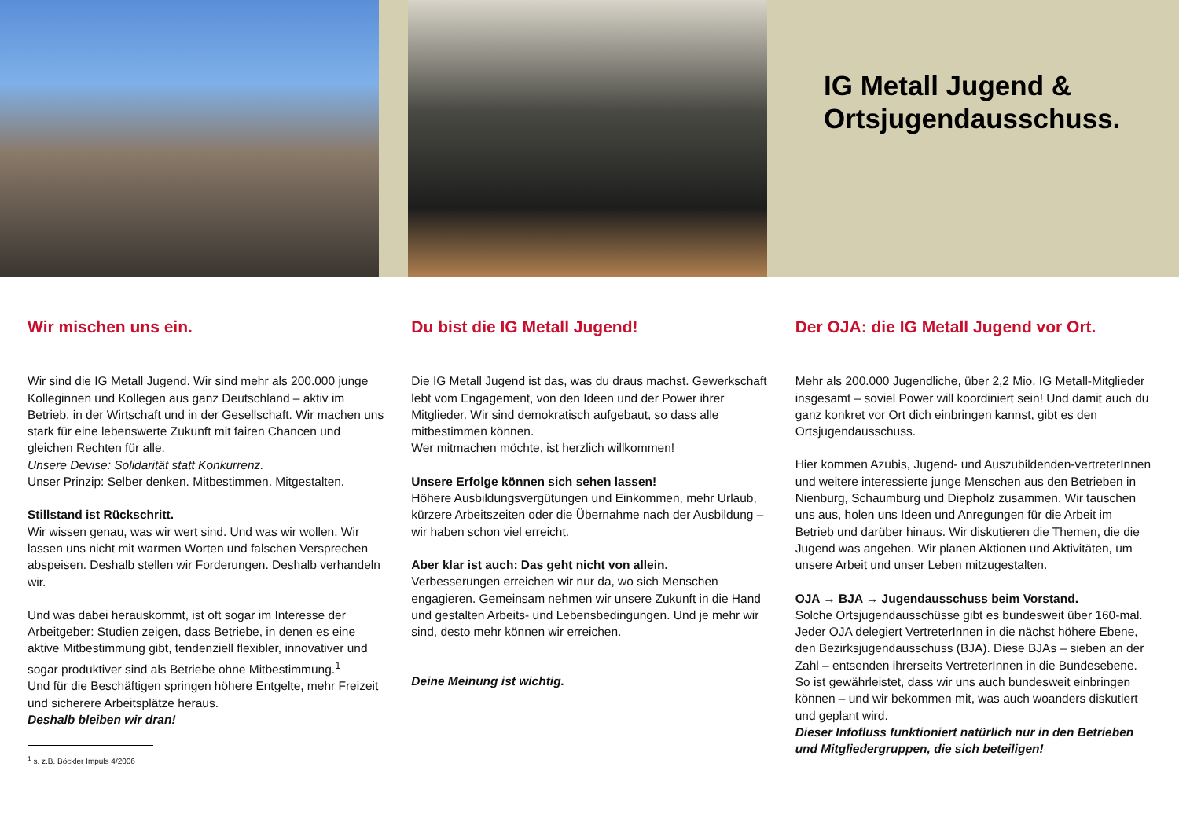IG Metall Jugend &
Ortsjugendausschuss.
Wir mischen uns ein.
Wir sind die IG Metall Jugend. Wir sind mehr als 200.000 junge Kolleginnen und Kollegen aus ganz Deutschland – aktiv im Betrieb, in der Wirtschaft und in der Gesellschaft. Wir machen uns stark für eine lebenswerte Zukunft mit fairen Chancen und gleichen Rechten für alle.
Unsere Devise: Solidarität statt Konkurrenz.
Unser Prinzip: Selber denken. Mitbestimmen. Mitgestalten.
Stillstand ist Rückschritt.
Wir wissen genau, was wir wert sind. Und was wir wollen. Wir lassen uns nicht mit warmen Worten und falschen Versprechen abspeisen. Deshalb stellen wir Forderungen. Deshalb verhandeln wir.
Und was dabei herauskommt, ist oft sogar im Interesse der Arbeitgeber: Studien zeigen, dass Betriebe, in denen es eine aktive Mitbestimmung gibt, tendenziell flexibler, innovativer und sogar produktiver sind als Betriebe ohne Mitbestimmung.<sup>1</sup>
Und für die Beschäftigen springen höhere Entgelte, mehr Freizeit und sicherere Arbeitsplätze heraus.
Deshalb bleiben wir dran!
<sup>1</sup> s. z.B. Böckler Impuls 4/2006
Du bist die IG Metall Jugend!
Die IG Metall Jugend ist das, was du draus machst. Gewerkschaft lebt vom Engagement, von den Ideen und der Power ihrer Mitglieder. Wir sind demokratisch aufgebaut, so dass alle mitbestimmen können.
Wer mitmachen möchte, ist herzlich willkommen!
Unsere Erfolge können sich sehen lassen!
Höhere Ausbildungsvergütungen und Einkommen, mehr Urlaub, kürzere Arbeitszeiten oder die Übernahme nach der Ausbildung – wir haben schon viel erreicht.
Aber klar ist auch: Das geht nicht von allein.
Verbesserungen erreichen wir nur da, wo sich Menschen engagieren. Gemeinsam nehmen wir unsere Zukunft in die Hand und gestalten Arbeits- und Lebensbedingungen. Und je mehr wir sind, desto mehr können wir erreichen.
Deine Meinung ist wichtig.
Der OJA: die IG Metall Jugend vor Ort.
Mehr als 200.000 Jugendliche, über 2,2 Mio. IG Metall-Mitglieder insgesamt – soviel Power will koordiniert sein! Und damit auch du ganz konkret vor Ort dich einbringen kannst, gibt es den Ortsjugendausschuss.
Hier kommen Azubis, Jugend- und Auszubildenden-vertreterInnen und weitere interessierte junge Menschen aus den Betrieben in Nienburg, Schaumburg und Diepholz zusammen. Wir tauschen uns aus, holen uns Ideen und Anregungen für die Arbeit im Betrieb und darüber hinaus. Wir diskutieren die Themen, die die Jugend was angehen. Wir planen Aktionen und Aktivitäten, um unsere Arbeit und unser Leben mitzugestalten.
OJA → BJA → Jugendausschuss beim Vorstand.
Solche Ortsjugendausschüsse gibt es bundesweit über 160-mal. Jeder OJA delegiert VertreterInnen in die nächst höhere Ebene, den Bezirksjugendausschuss (BJA). Diese BJAs – sieben an der Zahl – entsenden ihrerseits VertreterInnen in die Bundesebene. So ist gewährleistet, dass wir uns auch bundesweit einbringen können – und wir bekommen mit, was auch woanders diskutiert und geplant wird.
Dieser Infofluss funktioniert natürlich nur in den Betrieben und Mitgliedergruppen, die sich beteiligen!